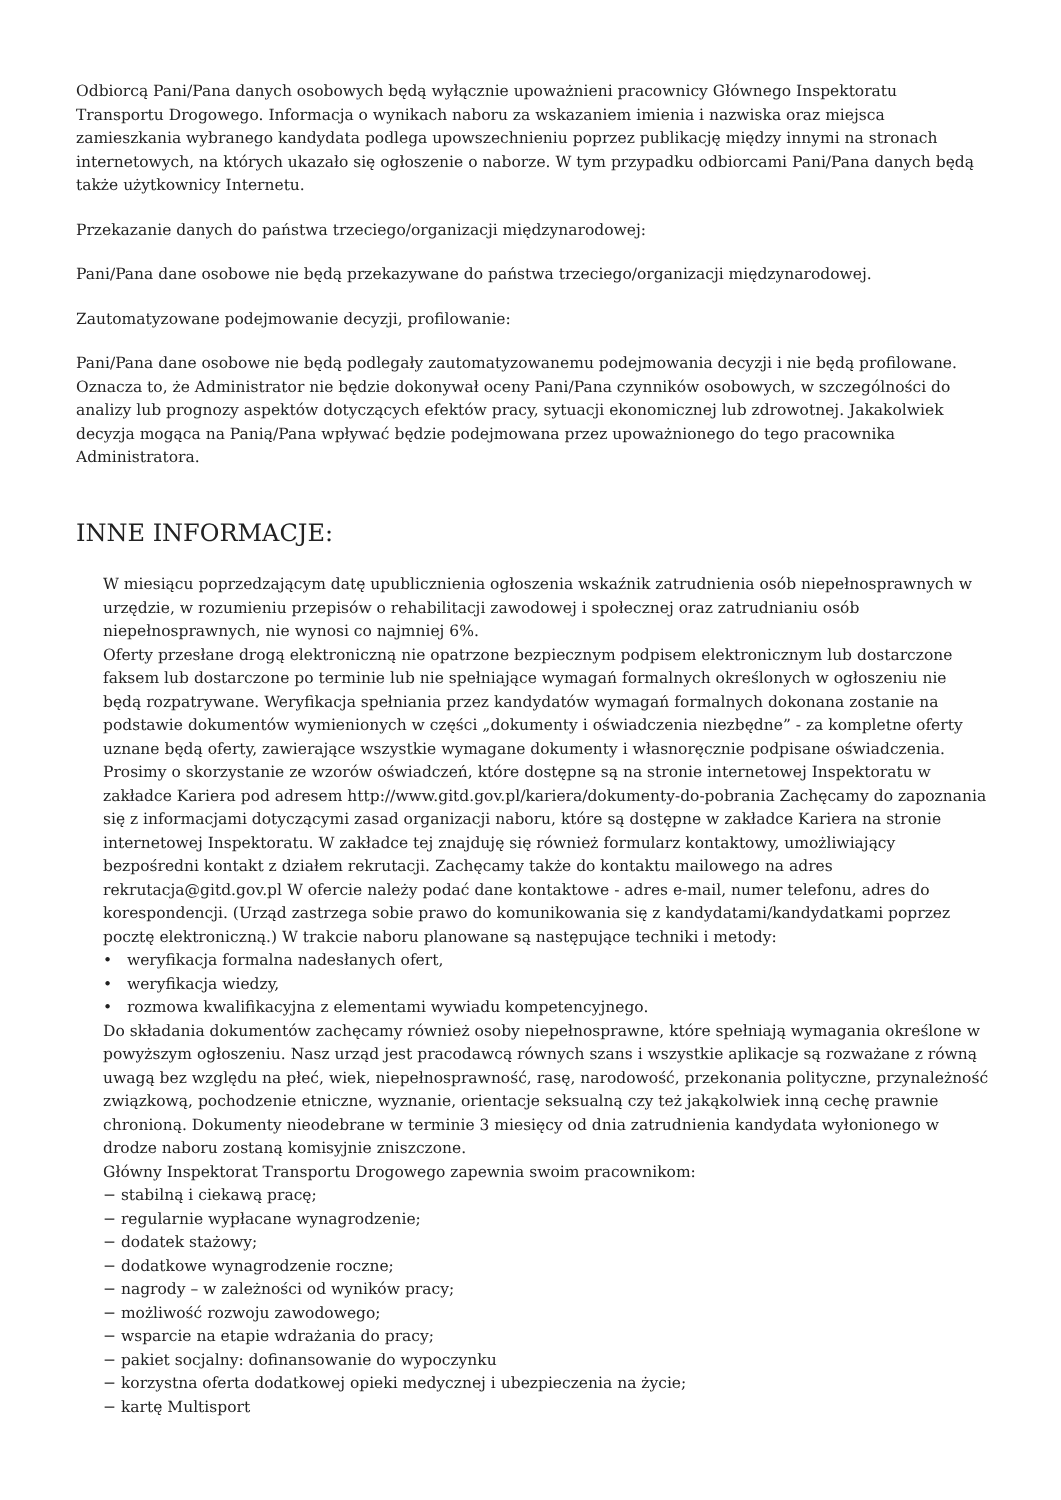Odbiorcą Pani/Pana danych osobowych będą wyłącznie upoważnieni pracownicy Głównego Inspektoratu Transportu Drogowego. Informacja o wynikach naboru za wskazaniem imienia i nazwiska oraz miejsca zamieszkania wybranego kandydata podlega upowszechnieniu poprzez publikację między innymi na stronach internetowych, na których ukazało się ogłoszenie o naborze. W tym przypadku odbiorcami Pani/Pana danych będą także użytkownicy Internetu.
Przekazanie danych do państwa trzeciego/organizacji międzynarodowej:
Pani/Pana dane osobowe nie będą przekazywane do państwa trzeciego/organizacji międzynarodowej.
Zautomatyzowane podejmowanie decyzji, profilowanie:
Pani/Pana dane osobowe nie będą podlegały zautomatyzowanemu podejmowania decyzji i nie będą profilowane. Oznacza to, że Administrator nie będzie dokonywał oceny Pani/Pana czynników osobowych, w szczególności do analizy lub prognozy aspektów dotyczących efektów pracy, sytuacji ekonomicznej lub zdrowotnej. Jakakolwiek decyzja mogąca na Panią/Pana wpływać będzie podejmowana przez upoważnionego do tego pracownika Administratora.
INNE INFORMACJE:
W miesiącu poprzedzającym datę upublicznienia ogłoszenia wskaźnik zatrudnienia osób niepełnosprawnych w urzędzie, w rozumieniu przepisów o rehabilitacji zawodowej i społecznej oraz zatrudnianiu osób niepełnosprawnych, nie wynosi co najmniej 6%.
Oferty przesłane drogą elektroniczną nie opatrzone bezpiecznym podpisem elektronicznym lub dostarczone faksem lub dostarczone po terminie lub nie spełniające wymagań formalnych określonych w ogłoszeniu nie będą rozpatrywane. Weryfikacja spełniania przez kandydatów wymagań formalnych dokonana zostanie na podstawie dokumentów wymienionych w części „dokumenty i oświadczenia niezbędne” - za kompletne oferty uznane będą oferty, zawierające wszystkie wymagane dokumenty i własnoręcznie podpisane oświadczenia. Prosimy o skorzystanie ze wzorów oświadczeń, które dostępne są na stronie internetowej Inspektoratu w zakładce Kariera pod adresem http://www.gitd.gov.pl/kariera/dokumenty-do-pobrania Zachęcamy do zapoznania się z informacjami dotyczącymi zasad organizacji naboru, które są dostępne w zakładce Kariera na stronie internetowej Inspektoratu. W zakładce tej znajduję się również formularz kontaktowy, umożliwiający bezpośredni kontakt z działem rekrutacji. Zachęcamy także do kontaktu mailowego na adres rekrutacja@gitd.gov.pl W ofercie należy podać dane kontaktowe - adres e-mail, numer telefonu, adres do korespondencji. (Urząd zastrzega sobie prawo do komunikowania się z kandydatami/kandydatkami poprzez pocztę elektroniczną.) W trakcie naboru planowane są następujące techniki i metody:
• weryfikacja formalna nadesłanych ofert,
• weryfikacja wiedzy,
• rozmowa kwalifikacyjna z elementami wywiadu kompetencyjnego.
Do składania dokumentów zachęcamy również osoby niepełnosprawne, które spełniają wymagania określone w powyższym ogłoszeniu. Nasz urząd jest pracodawcą równych szans i wszystkie aplikacje są rozważane z równą uwagą bez względu na płeć, wiek, niepełnosprawność, rasę, narodowość, przekonania polityczne, przynależność związkową, pochodzenie etniczne, wyznanie, orientacje seksualną czy też jakąkolwiek inną cechę prawnie chronioną. Dokumenty nieodebrane w terminie 3 miesięcy od dnia zatrudnienia kandydata wyłonionego w drodze naboru zostaną komisyjnie zniszczone.
Główny Inspektorat Transportu Drogowego zapewnia swoim pracownikom:
− stabilną i ciekawą pracę;
− regularnie wypłacane wynagrodzenie;
− dodatek stażowy;
− dodatkowe wynagrodzenie roczne;
− nagrody – w zależności od wyników pracy;
− możliwość rozwoju zawodowego;
− wsparcie na etapie wdrażania do pracy;
− pakiet socjalny: dofinansowanie do wypoczynku
− korzystna oferta dodatkowej opieki medycznej i ubezpieczenia na życie;
− kartę Multisport